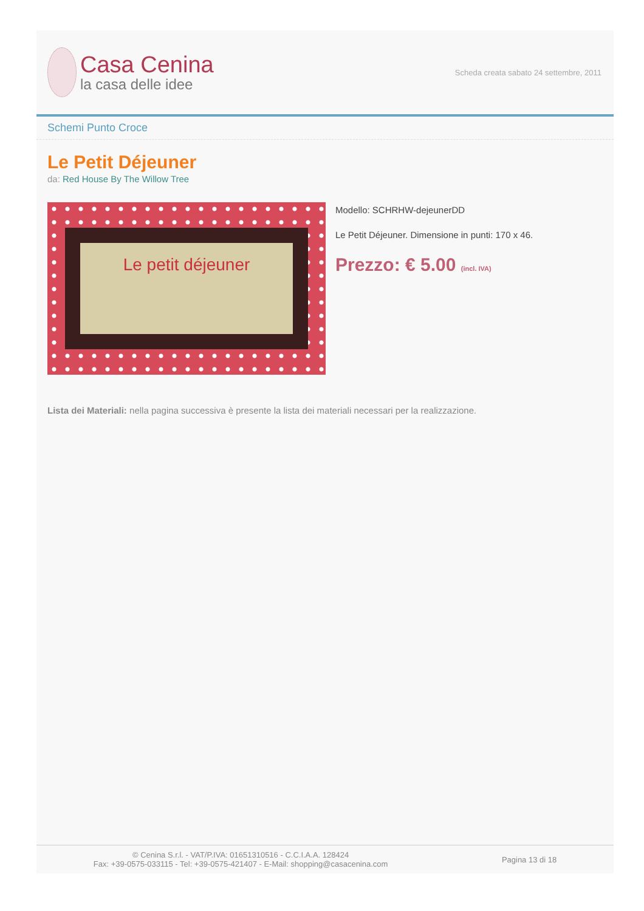Casa Cenina
la casa delle idee
Scheda creata sabato 24 settembre, 2011
Schemi Punto Croce
Le Petit Déjeuner
da: Red House By The Willow Tree
Le petit déjeuner
Modello: SCHRHW-dejeunerDD
Le Petit Déjeuner. Dimensione in punti: 170 x 46.
Prezzo: € 5.00 (incl. IVA)
Lista dei Materiali: nella pagina successiva è presente la lista dei materiali necessari per la realizzazione.
© Cenina S.r.l. - VAT/P.IVA: 01651310516 - C.C.I.A.A. 128424
Fax: +39-0575-033115 - Tel: +39-0575-421407 - E-Mail: shopping@casacenina.com
Pagina 13 di 18